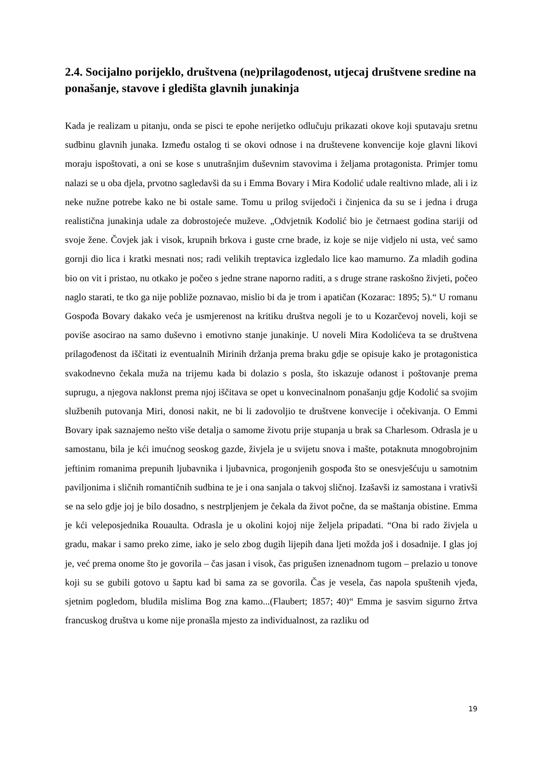2.4. Socijalno porijeklo, društvena (ne)prilagođenost, utjecaj društvene sredine na ponašanje, stavove i gledišta glavnih junakinja
Kada je realizam u pitanju, onda se pisci te epohe nerijetko odlučuju prikazati okove koji sputavaju sretnu sudbinu glavnih junaka. Između ostalog ti se okovi odnose i na društevene konvencije koje glavni likovi moraju ispoštovati, a oni se kose s unutrašnjim duševnim stavovima i željama protagonista. Primjer tomu nalazi se u oba djela, prvotno sagledavši da su i Emma Bovary i Mira Kodolić udale realtivno mlade, ali i iz neke nužne potrebe kako ne bi ostale same. Tomu u prilog svijedoči i činjenica da su se i jedna i druga realistična junakinja udale za dobrostojeće muževe. „Odvjetnik Kodolić bio je četrnaest godina stariji od svoje žene. Čovjek jak i visok, krupnih brkova i guste crne brade, iz koje se nije vidjelo ni usta, već samo gornji dio lica i kratki mesnati nos; radi velikih treptavica izgledalo lice kao mamurno. Za mladih godina bio on vit i pristao, nu otkako je počeo s jedne strane naporno raditi, a s druge strane raskošno živjeti, počeo naglo starati, te tko ga nije pobliže poznavao, mislio bi da je trom i apatičan (Kozarac: 1895; 5).“ U romanu Gospođa Bovary dakako veća je usmjerenost na kritiku društva negoli je to u Kozarčevoj noveli, koji se poviše asocirao na samo duševno i emotivno stanje junakinje. U noveli Mira Kodolićeva ta se društvena prilagođenost da iščitati iz eventualnih Mirinih držanja prema braku gdje se opisuje kako je protagonistica svakodnevno čekala muža na trijemu kada bi dolazio s posla, što iskazuje odanost i poštovanje prema suprugu, a njegova naklonst prema njoj iščitava se opet u konvecinalnom ponašanju gdje Kodolić sa svojim službenih putovanja Miri, donosi nakit, ne bi li zadovoljio te društvene konvecije i očekivanja. O Emmi Bovary ipak saznajemo nešto više detalja o samome životu prije stupanja u brak sa Charlesom. Odrasla je u samostanu, bila je kći imućnog seoskog gazde, živjela je u svijetu snova i mašte, potaknuta mnogobrojnim jeftinim romanima prepunih ljubavnika i ljubavnica, progonjenih gospođa što se onesvješćuju u samotnim paviljonima i sličnih romantičnih sudbina te je i ona sanjala o takvoj sličnoj. Izašavši iz samostana i vrativši se na selo gdje joj je bilo dosadno, s nestrpljenjem je čekala da život počne, da se maštanja obistine. Emma je kći veleposjednika Rouaulta. Odrasla je u okolini kojoj nije željela pripadati. “Ona bi rado živjela u gradu, makar i samo preko zime, iako je selo zbog dugih lijepih dana ljeti možda još i dosadnije. I glas joj je, već prema onome što je govorila – čas jasan i visok, čas prigušen iznenadnom tugom – prelazio u tonove koji su se gubili gotovo u šaptu kad bi sama za se govorila. Čas je vesela, čas napola spuštenih vjeđa, sjetnim pogledom, bludila mislima Bog zna kamo...(Flaubert; 1857; 40)“ Emma je sasvim sigurno žrtva francuskog društva u kome nije pronašla mjesto za individualnost, za razliku od
19